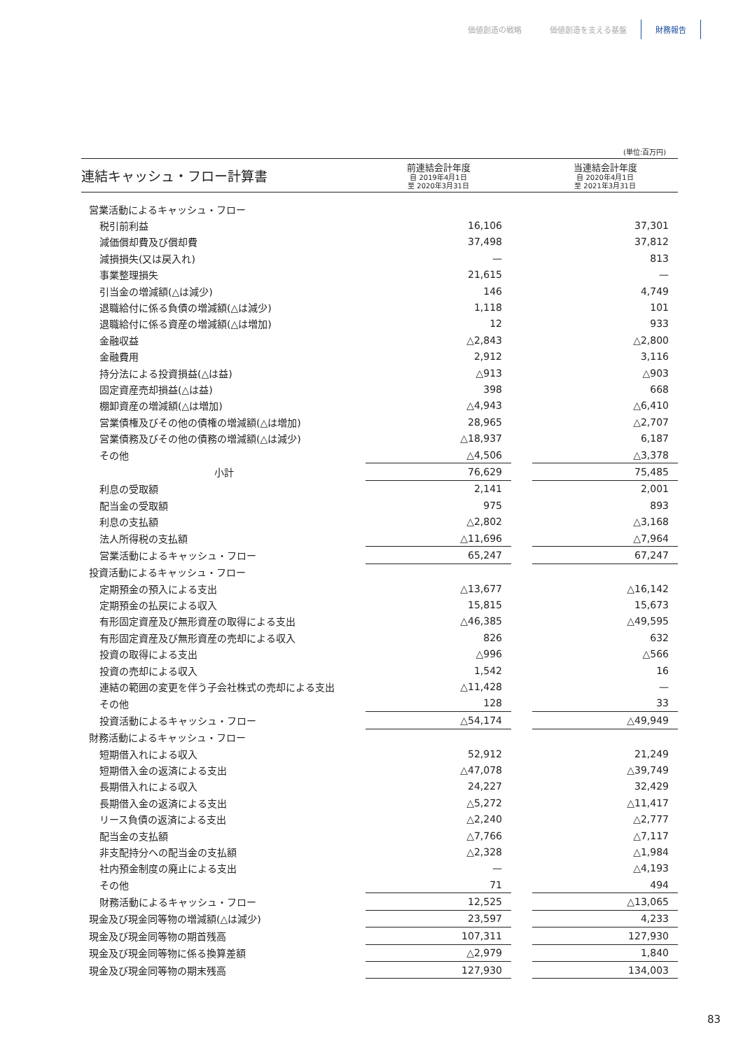価値創造の戦略 価値創造を支える基盤 財務報告
(単位:百万円)
| 連結キャッシュ・フロー計算書 | 前連結会計年度 自 2019年4月1日 至 2020年3月31日 | | 当連結会計年度 自 2020年4月1日 至 2021年3月31日 |
| --- | --- | --- | --- |
| 営業活動によるキャッシュ・フロー | | | |
| 税引前利益 | 16,106 | | 37,301 |
| 減価償却費及び償却費 | 37,498 | | 37,812 |
| 減損損失(又は戻入れ) | — | | 813 |
| 事業整理損失 | 21,615 | | — |
| 引当金の増減額(△は減少) | 146 | | 4,749 |
| 退職給付に係る負債の増減額(△は減少) | 1,118 | | 101 |
| 退職給付に係る資産の増減額(△は増加) | 12 | | 933 |
| 金融収益 | △2,843 | | △2,800 |
| 金融費用 | 2,912 | | 3,116 |
| 持分法による投資損益(△は益) | △913 | | △903 |
| 固定資産売却損益(△は益) | 398 | | 668 |
| 棚卸資産の増減額(△は増加) | △4,943 | | △6,410 |
| 営業債権及びその他の債権の増減額(△は増加) | 28,965 | | △2,707 |
| 営業債務及びその他の債務の増減額(△は減少) | △18,937 | | 6,187 |
| その他 | △4,506 | | △3,378 |
| 小計 | 76,629 | | 75,485 |
| 利息の受取額 | 2,141 | | 2,001 |
| 配当金の受取額 | 975 | | 893 |
| 利息の支払額 | △2,802 | | △3,168 |
| 法人所得税の支払額 | △11,696 | | △7,964 |
| 営業活動によるキャッシュ・フロー | 65,247 | | 67,247 |
| 投資活動によるキャッシュ・フロー | | | |
| 定期預金の預入による支出 | △13,677 | | △16,142 |
| 定期預金の払戻による収入 | 15,815 | | 15,673 |
| 有形固定資産及び無形資産の取得による支出 | △46,385 | | △49,595 |
| 有形固定資産及び無形資産の売却による収入 | 826 | | 632 |
| 投資の取得による支出 | △996 | | △566 |
| 投資の売却による収入 | 1,542 | | 16 |
| 連結の範囲の変更を伴う子会社株式の売却による支出 | △11,428 | | — |
| その他 | 128 | | 33 |
| 投資活動によるキャッシュ・フロー | △54,174 | | △49,949 |
| 財務活動によるキャッシュ・フロー | | | |
| 短期借入れによる収入 | 52,912 | | 21,249 |
| 短期借入金の返済による支出 | △47,078 | | △39,749 |
| 長期借入れによる収入 | 24,227 | | 32,429 |
| 長期借入金の返済による支出 | △5,272 | | △11,417 |
| リース負債の返済による支出 | △2,240 | | △2,777 |
| 配当金の支払額 | △7,766 | | △7,117 |
| 非支配持分への配当金の支払額 | △2,328 | | △1,984 |
| 社内預金制度の廃止による支出 | — | | △4,193 |
| その他 | 71 | | 494 |
| 財務活動によるキャッシュ・フロー | 12,525 | | △13,065 |
| 現金及び現金同等物の増減額(△は減少) | 23,597 | | 4,233 |
| 現金及び現金同等物の期首残高 | 107,311 | | 127,930 |
| 現金及び現金同等物に係る換算差額 | △2,979 | | 1,840 |
| 現金及び現金同等物の期末残高 | 127,930 | | 134,003 |
83